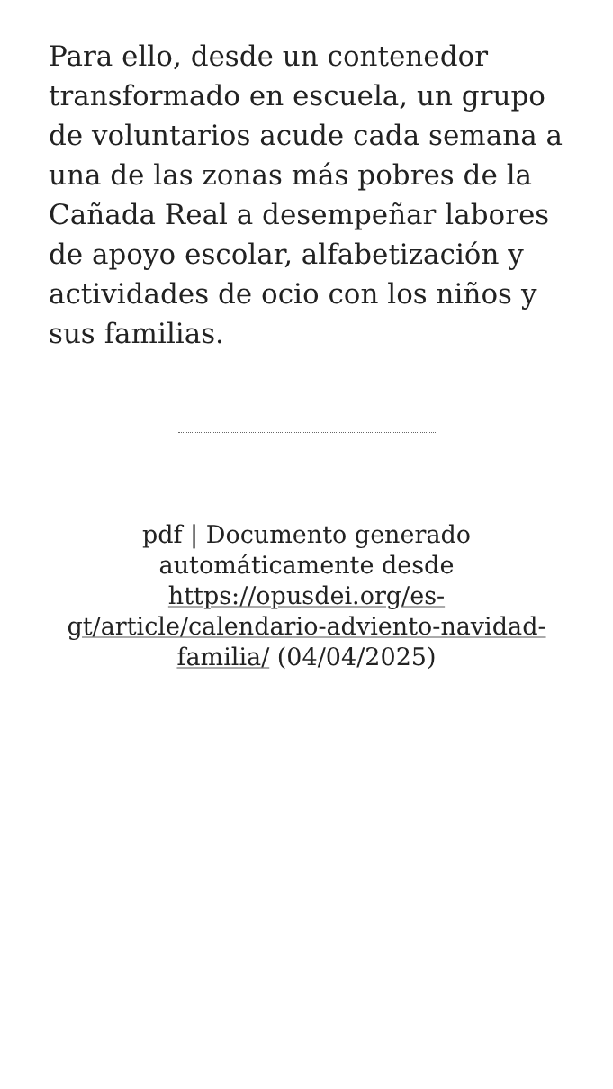Para ello, desde un contenedor transformado en escuela, un grupo de voluntarios acude cada semana a una de las zonas más pobres de la Cañada Real a desempeñar labores de apoyo escolar, alfabetización y actividades de ocio con los niños y sus familias.
pdf | Documento generado automáticamente desde https://opusdei.org/es-gt/article/calendario-adviento-navidad-familia/ (04/04/2025)